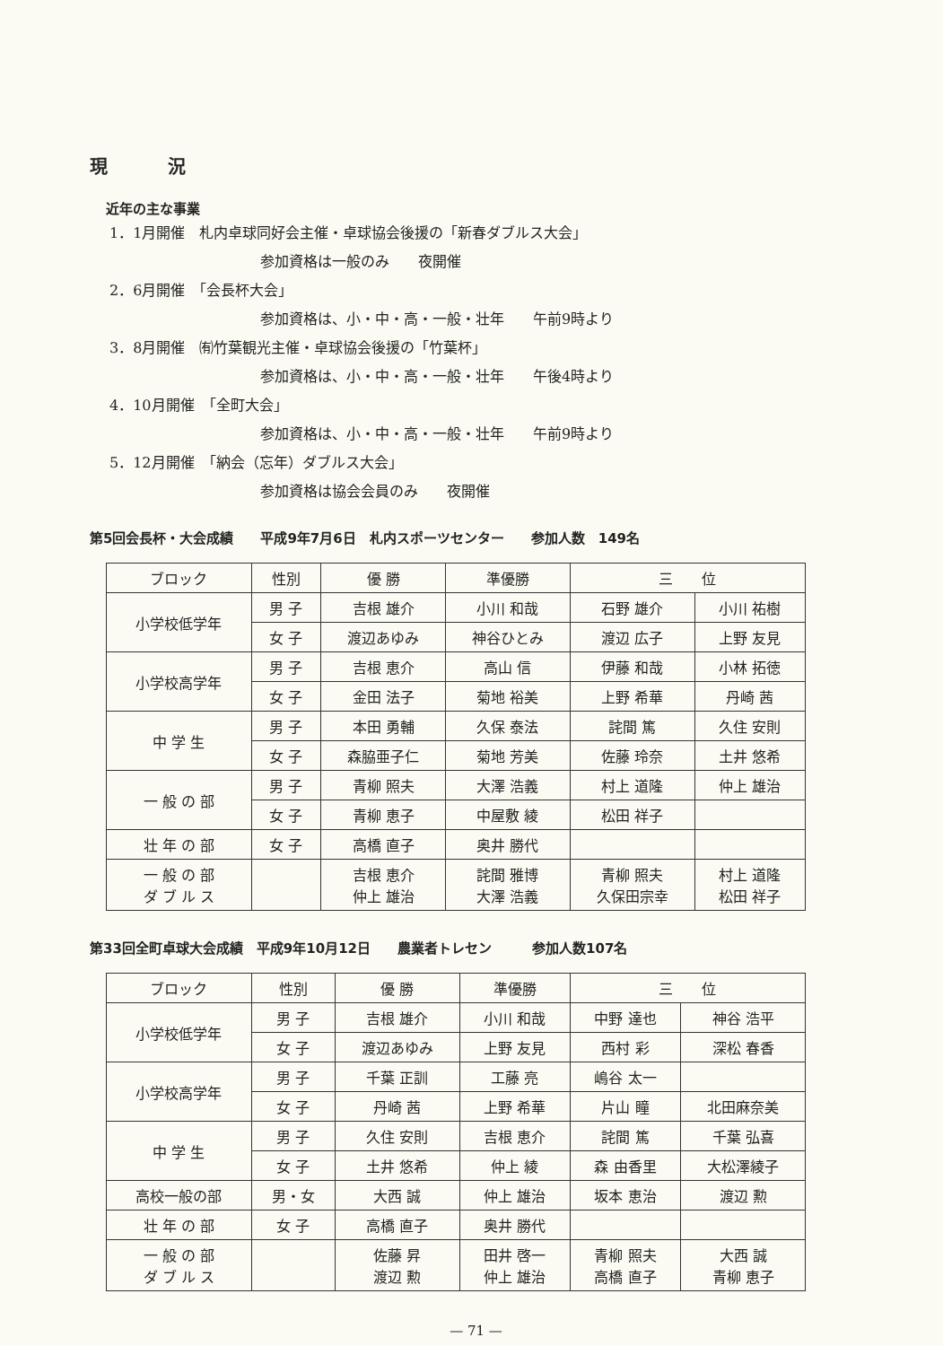現 況
近年の主な事業
1．1月開催　札内卓球同好会主催・卓球協会後援の「新春ダブルス大会」
参加資格は一般のみ　　夜開催
2．6月開催　「会長杯大会」
参加資格は、小・中・高・一般・壮年　　午前9時より
3．8月開催　㈲竹葉観光主催・卓球協会後援の「竹葉杯」
参加資格は、小・中・高・一般・壮年　　午後4時より
4．10月開催　「全町大会」
参加資格は、小・中・高・一般・壮年　　午前9時より
5．12月開催　「納会（忘年）ダブルス大会」
参加資格は協会会員のみ　　夜開催
第5回会長杯・大会成績　　平成9年7月6日　札内スポーツセンター　　参加人数　149名
| ブロック | 性別 | 優 勝 | 準優勝 | 三 位 | |
| --- | --- | --- | --- | --- | --- |
| 小学校低学年 | 男 子 | 吉根 雄介 | 小川 和哉 | 石野 雄介 | 小川 祐樹 |
| | 女 子 | 渡辺あゆみ | 神谷ひとみ | 渡辺 広子 | 上野 友見 |
| 小学校高学年 | 男 子 | 吉根 恵介 | 高山 信 | 伊藤 和哉 | 小林 拓徳 |
| | 女 子 | 金田 法子 | 菊地 裕美 | 上野 希華 | 丹崎 茜 |
| 中 学 生 | 男 子 | 本田 勇輔 | 久保 泰法 | 詫間 篤 | 久住 安則 |
| | 女 子 | 森脇亜子仁 | 菊地 芳美 | 佐藤 玲奈 | 土井 悠希 |
| 一 般 の 部 | 男 子 | 青柳 照夫 | 大澤 浩義 | 村上 道隆 | 仲上 雄治 |
| | 女 子 | 青柳 恵子 | 中屋敷 綾 | 松田 祥子 | |
| 壮 年 の 部 | 女 子 | 高橋 直子 | 奥井 勝代 | | |
| 一 般 の 部 ダ ブ ル ス | | 吉根 恵介 仲上 雄治 | 詫間 雅博 大澤 浩義 | 青柳 照夫 久保田宗幸 | 村上 道隆 松田 祥子 |
第33回全町卓球大会成績　平成9年10月12日　　農業者トレセン　　　参加人数107名
| ブロック | 性別 | 優 勝 | 準優勝 | 三 位 | |
| --- | --- | --- | --- | --- | --- |
| 小学校低学年 | 男 子 | 吉根 雄介 | 小川 和哉 | 中野 達也 | 神谷 浩平 |
| | 女 子 | 渡辺あゆみ | 上野 友見 | 西村 彩 | 深松 春香 |
| 小学校高学年 | 男 子 | 千葉 正訓 | 工藤 亮 | 嶋谷 太一 | |
| | 女 子 | 丹崎 茜 | 上野 希華 | 片山 瞳 | 北田麻奈美 |
| 中 学 生 | 男 子 | 久住 安則 | 吉根 恵介 | 詫間 篤 | 千葉 弘喜 |
| | 女 子 | 土井 悠希 | 仲上 綾 | 森 由香里 | 大松澤綾子 |
| 高校一般の部 | 男・女 | 大西 誠 | 仲上 雄治 | 坂本 恵治 | 渡辺 勲 |
| 壮 年 の 部 | 女 子 | 高橋 直子 | 奥井 勝代 | | |
| 一 般 の 部 ダ ブ ル ス | | 佐藤 昇 渡辺 勲 | 田井 啓一 仲上 雄治 | 青柳 照夫 高橋 直子 | 大西 誠 青柳 恵子 |
— 71 —